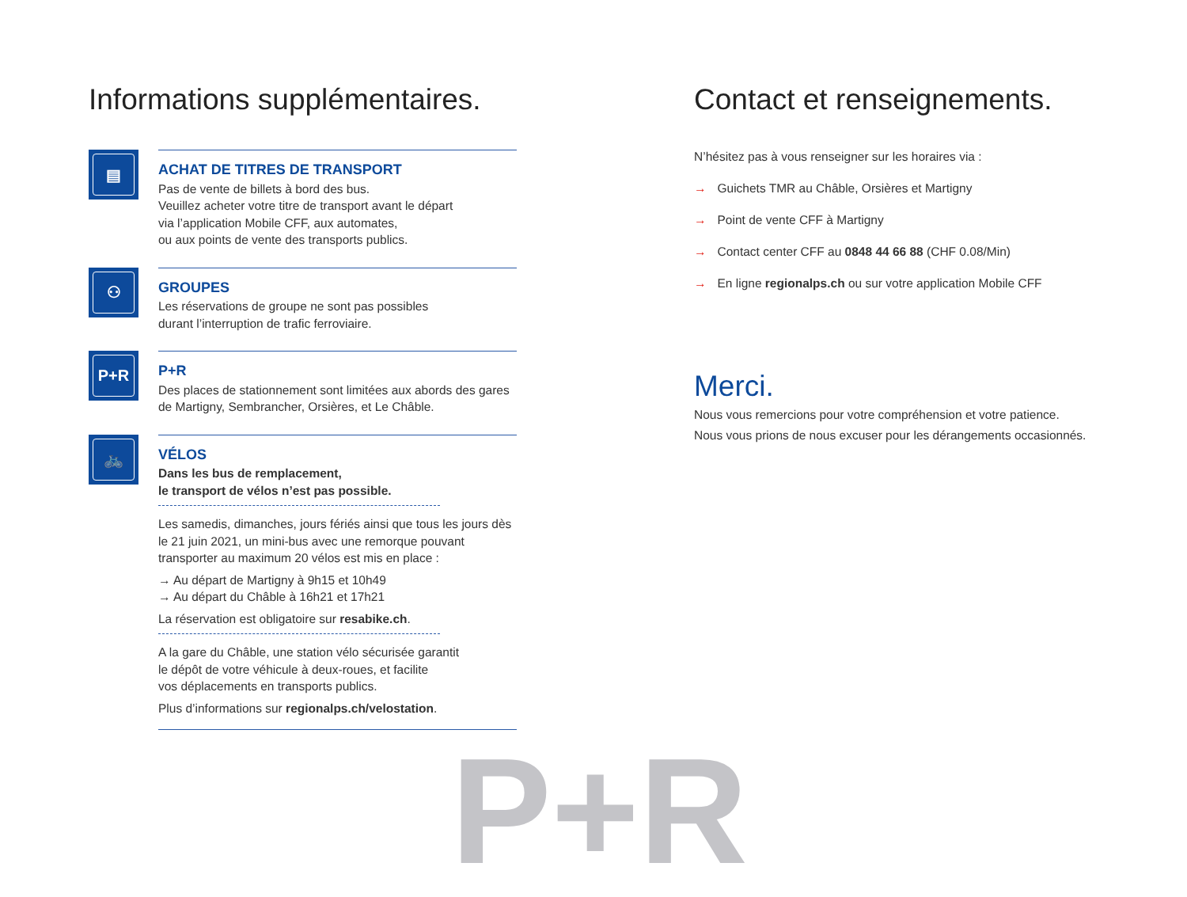Informations supplémentaires.
▤
ACHAT DE TITRES DE TRANSPORT
Pas de vente de billets à bord des bus.
Veuillez acheter votre titre de transport avant le départ
via l’application Mobile CFF, aux automates,
ou aux points de vente des transports publics.
⚇
GROUPES
Les réservations de groupe ne sont pas possibles
durant l’interruption de trafic ferroviaire.
P+R
P+R
Des places de stationnement sont limitées aux abords des gares
de Martigny, Sembrancher, Orsières, et Le Châble.
🚲
VÉLOS
Dans les bus de remplacement,
le transport de vélos n’est pas possible.
Les samedis, dimanches, jours fériés ainsi que tous les jours dès le 21 juin 2021, un mini-bus avec une remorque pouvant transporter au maximum 20 vélos est mis en place :
→ Au départ de Martigny à 9h15 et 10h49
→ Au départ du Châble à 16h21 et 17h21
La réservation est obligatoire sur resabike.ch.
A la gare du Châble, une station vélo sécurisée garantit
le dépôt de votre véhicule à deux-roues, et facilite
vos déplacements en transports publics.
Plus d’informations sur regionalps.ch/velostation.
Contact et renseignements.
N’hésitez pas à vous renseigner sur les horaires via :
→ Guichets TMR au Châble, Orsières et Martigny
→ Point de vente CFF à Martigny
→ Contact center CFF au 0848 44 66 88 (CHF 0.08/Min)
→ En ligne regionalps.ch ou sur votre application Mobile CFF
Merci.
Nous vous remercions pour votre compréhension et votre patience.
Nous vous prions de nous excuser pour les dérangements occasionnés.
P+R